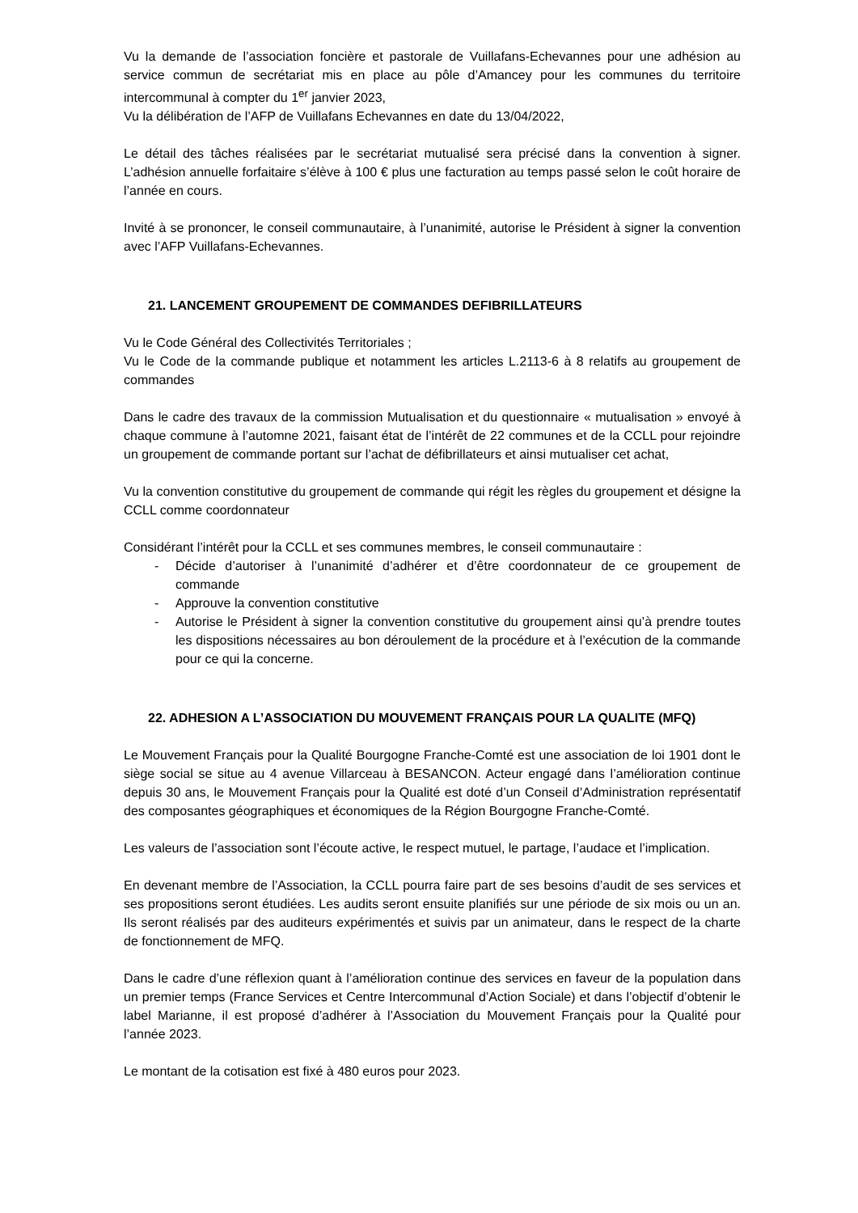Vu la demande de l’association foncière et pastorale de Vuillafans-Echevannes pour une adhésion au service commun de secrétariat mis en place au pôle d’Amancey pour les communes du territoire intercommunal à compter du 1<sup>er</sup> janvier 2023,
Vu la délibération de l’AFP de Vuillafans Echevannes en date du 13/04/2022,
Le détail des tâches réalisées par le secrétariat mutualisé sera précisé dans la convention à signer. L’adhésion annuelle forfaitaire s’élève à 100 € plus une facturation au temps passé selon le coût horaire de l’année en cours.
Invité à se prononcer, le conseil communautaire, à l’unanimité, autorise le Président à signer la convention avec l’AFP Vuillafans-Echevannes.
21. LANCEMENT GROUPEMENT DE COMMANDES DEFIBRILLATEURS
Vu le Code Général des Collectivités Territoriales ;
Vu le Code de la commande publique et notamment les articles L.2113-6 à 8 relatifs au groupement de commandes
Dans le cadre des travaux de la commission Mutualisation et du questionnaire « mutualisation » envoyé à chaque commune à l’automne 2021, faisant état de l’intérêt de 22 communes et de la CCLL pour rejoindre un groupement de commande portant sur l’achat de défibrillateurs et ainsi mutualiser cet achat,
Vu la convention constitutive du groupement de commande qui régit les règles du groupement et désigne la CCLL comme coordonnateur
Considérant l’intérêt pour la CCLL et ses communes membres, le conseil communautaire :
- Décide d’autoriser à l’unanimité d’adhérer et d’être coordonnateur de ce groupement de commande
- Approuve la convention constitutive
- Autorise le Président à signer la convention constitutive du groupement ainsi qu’à prendre toutes les dispositions nécessaires au bon déroulement de la procédure et à l’exécution de la commande pour ce qui la concerne.
22. ADHESION A L’ASSOCIATION DU MOUVEMENT FRANÇAIS POUR LA QUALITE (MFQ)
Le Mouvement Français pour la Qualité Bourgogne Franche-Comté est une association de loi 1901 dont le siège social se situe au 4 avenue Villarceau à BESANCON. Acteur engagé dans l’amélioration continue depuis 30 ans, le Mouvement Français pour la Qualité est doté d’un Conseil d’Administration représentatif des composantes géographiques et économiques de la Région Bourgogne Franche-Comté.
Les valeurs de l’association sont l’écoute active, le respect mutuel, le partage, l’audace et l’implication.
En devenant membre de l’Association, la CCLL pourra faire part de ses besoins d’audit de ses services et ses propositions seront étudiées. Les audits seront ensuite planifiés sur une période de six mois ou un an. Ils seront réalisés par des auditeurs expérimentés et suivis par un animateur, dans le respect de la charte de fonctionnement de MFQ.
Dans le cadre d’une réflexion quant à l’amélioration continue des services en faveur de la population dans un premier temps (France Services et Centre Intercommunal d’Action Sociale) et dans l’objectif d’obtenir le label Marianne, il est proposé d’adhérer à l’Association du Mouvement Français pour la Qualité pour l’année 2023.
Le montant de la cotisation est fixé à 480 euros pour 2023.